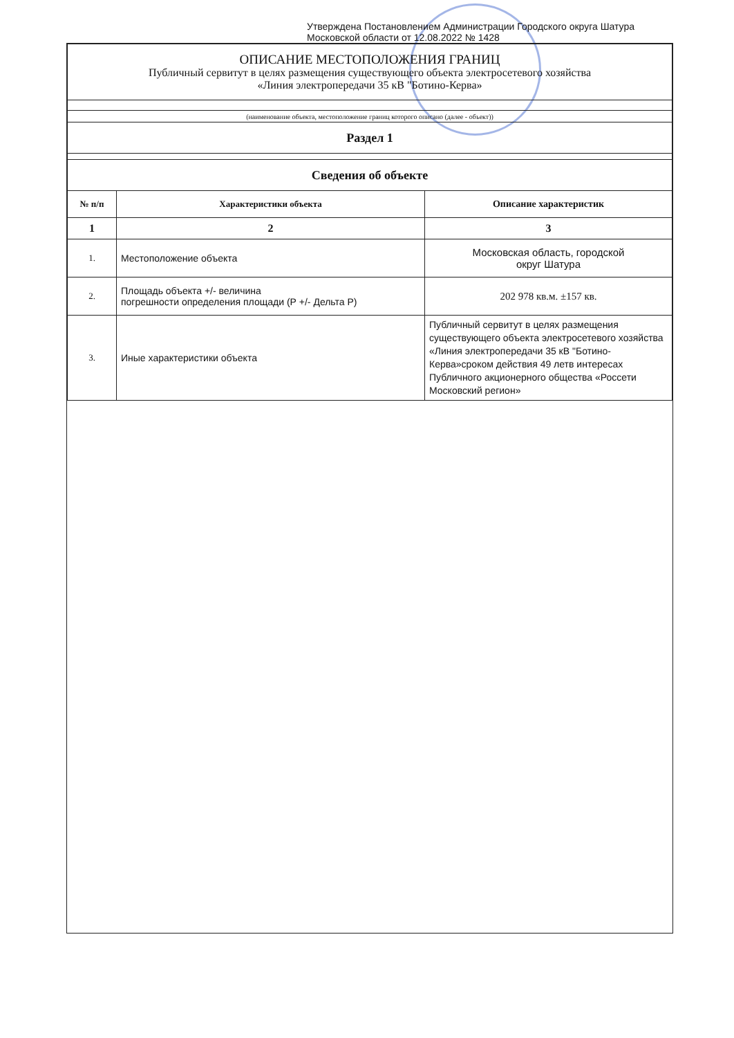Утверждена Постановлением Администрации Городского округа Шатура
Московской области от 12.08.2022 № 1428
| ОПИСАНИЕ МЕСТОПОЛОЖЕНИЯ ГРАНИЦ Публичный сервитут в целях размещения существующего объекта электросетевого хозяйства «Линия электропередачи 35 кВ "Ботино-Керва» | | |
| (наименование объекта, местоположение границ которого описано (далее - объект)) | | |
| Раздел 1 | | |
| Сведения об объекте | | |
| № п/п | Характеристики объекта | Описание характеристик |
| 1 | 2 | 3 |
| 1. | Местоположение объекта | Московская область, городской округ Шатура |
| 2. | Площадь объекта +/- величина погрешности определения площади (Р +/- Дельта Р) | 202 978 кв.м. ±157 кв. |
| 3. | Иные характеристики объекта | Публичный сервитут в целях размещения существующего объекта электросетевого хозяйства «Линия электропередачи 35 кВ "Ботино-Керва»сроком действия 49 летв интересах Публичного акционерного общества «Россети Московский регион» |